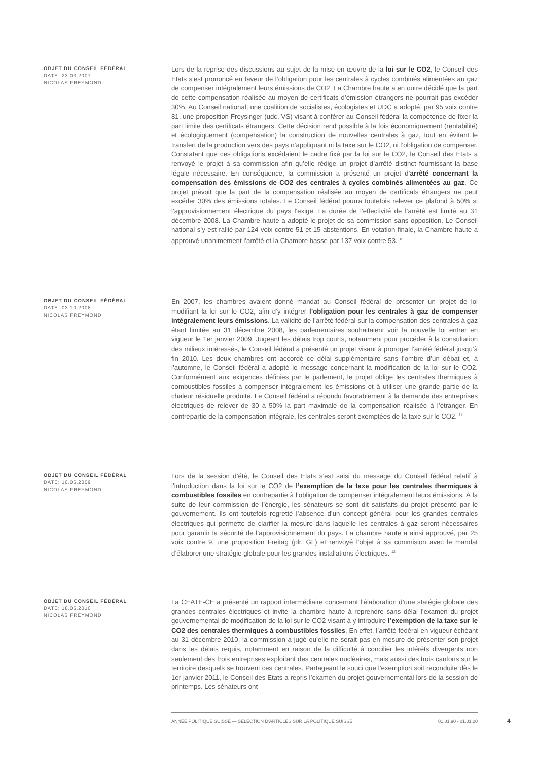OBJET DU CONSEIL FÉDÉRAL
DATE: 23.03.2007
NICOLAS FREYMOND
Lors de la reprise des discussions au sujet de la mise en œuvre de la loi sur le CO2, le Conseil des Etats s’est prononcé en faveur de l’obligation pour les centrales à cycles combinés alimentées au gaz de compenser intégralement leurs émissions de CO2. La Chambre haute a en outre décidé que la part de cette compensation réalisée au moyen de certificats d’émission étrangers ne pourrait pas excéder 30%. Au Conseil national, une coalition de socialistes, écologistes et UDC a adopté, par 95 voix contre 81, une proposition Freysinger (udc, VS) visant à conférer au Conseil fédéral la compétence de fixer la part limite des certificats étrangers. Cette décision rend possible à la fois économiquement (rentabilité) et écologiquement (compensation) la construction de nouvelles centrales à gaz, tout en évitant le transfert de la production vers des pays n’appliquant ni la taxe sur le CO2, ni l’obligation de compenser. Constatant que ces obligations excédaient le cadre fixé par la loi sur le CO2, le Conseil des Etats a renvoyé le projet à sa commission afin qu’elle rédige un projet d’arrêté distinct fournissant la base légale nécessaire. En conséquence, la commission a présenté un projet d’arrêté concernant la compensation des émissions de CO2 des centrales à cycles combinés alimentées au gaz. Ce projet prévoit que la part de la compensation réalisée au moyen de certificats étrangers ne peut excéder 30% des émissions totales. Le Conseil fédéral pourra toutefois relever ce plafond à 50% si l’approvisionnement électrique du pays l’exige. La durée de l’effectivité de l’arrêté est limité au 31 décembre 2008. La Chambre haute a adopté le projet de sa commission sans opposition. Le Conseil national s’y est rallié par 124 voix contre 51 et 15 abstentions. En votation finale, la Chambre haute a approuvé unanimement l’arrêté et la Chambre basse par 137 voix contre 53. <sup>10</sup>
OBJET DU CONSEIL FÉDÉRAL
DATE: 03.10.2008
NICOLAS FREYMOND
En 2007, les chambres avaient donné mandat au Conseil fédéral de présenter un projet de loi modifiant la loi sur le CO2, afin d’y intégrer l’obligation pour les centrales à gaz de compenser intégralement leurs émissions. La validité de l’arrêté fédéral sur la compensation des centrales à gaz étant limitée au 31 décembre 2008, les parlementaires souhaitaient voir la nouvelle loi entrer en vigueur le 1er janvier 2009. Jugeant les délais trop courts, notamment pour procéder à la consultation des milieux intéressés, le Conseil fédéral a présenté un projet visant à proroger l’arrêté fédéral jusqu’à fin 2010. Les deux chambres ont accordé ce délai supplémentaire sans l’ombre d’un débat et, à l’automne, le Conseil fédéral a adopté le message concernant la modification de la loi sur le CO2. Conformément aux exigences définies par le parlement, le projet oblige les centrales thermiques à combustibles fossiles à compenser intégralement les émissions et à utiliser une grande partie de la chaleur résiduelle produite. Le Conseil fédéral a répondu favorablement à la demande des entreprises électriques de relever de 30 à 50% la part maximale de la compensation réalisée à l’étranger. En contrepartie de la compensation intégrale, les centrales seront exemptées de la taxe sur le CO2. <sup>11</sup>
OBJET DU CONSEIL FÉDÉRAL
DATE: 10.06.2009
NICOLAS FREYMOND
Lors de la session d’été, le Conseil des Etats s’est saisi du message du Conseil fédéral relatif à l’introduction dans la loi sur le CO2 de l’exemption de la taxe pour les centrales thermiques à combustibles fossiles en contrepartie à l’obligation de compenser intégralement leurs émissions. À la suite de leur commission de l’énergie, les sénateurs se sont dit satisfaits du projet présenté par le gouvernement. Ils ont toutefois regretté l’absence d’un concept général pour les grandes centrales électriques qui permette de clarifier la mesure dans laquelle les centrales à gaz seront nécessaires pour garantir la sécurité de l’approvisionnement du pays. La chambre haute a ainsi approuvé, par 25 voix contre 9, une proposition Freitag (plr, GL) et renvoyé l’objet à sa commision avec le mandat d’élaborer une stratégie globale pour les grandes installations électriques. <sup>12</sup>
OBJET DU CONSEIL FÉDÉRAL
DATE: 18.06.2010
NICOLAS FREYMOND
La CEATE-CE a présenté un rapport intermédiaire concernant l’élaboration d’une statégie globale des grandes centrales électriques et invité la chambre haute à reprendre sans délai l’examen du projet gouvernemental de modification de la loi sur le CO2 visant à y introduire l’exemption de la taxe sur le CO2 des centrales thermiques à combustibles fossiles. En effet, l’arrêté fédéral en vigueur échéant au 31 décembre 2010, la commission a jugé qu’elle ne serait pas en mesure de présenter son projet dans les délais requis, notamment en raison de la difficulté à concilier les intérêts divergents non seulement des trois entreprises exploitant des centrales nucléaires, mais aussi des trois cantons sur le territoire desquels se trouvent ces centrales. Partageant le souci que l’exemption soit reconduite dès le 1er janvier 2011, le Conseil des Etats a repris l’examen du projet gouvernemental lors de la session de printemps. Les sénateurs ont
ANNÉE POLITIQUE SUISSE — SÉLECTION D'ARTICLES SUR LA POLITIQUE SUISSE 01.01.90 - 01.01.20
4